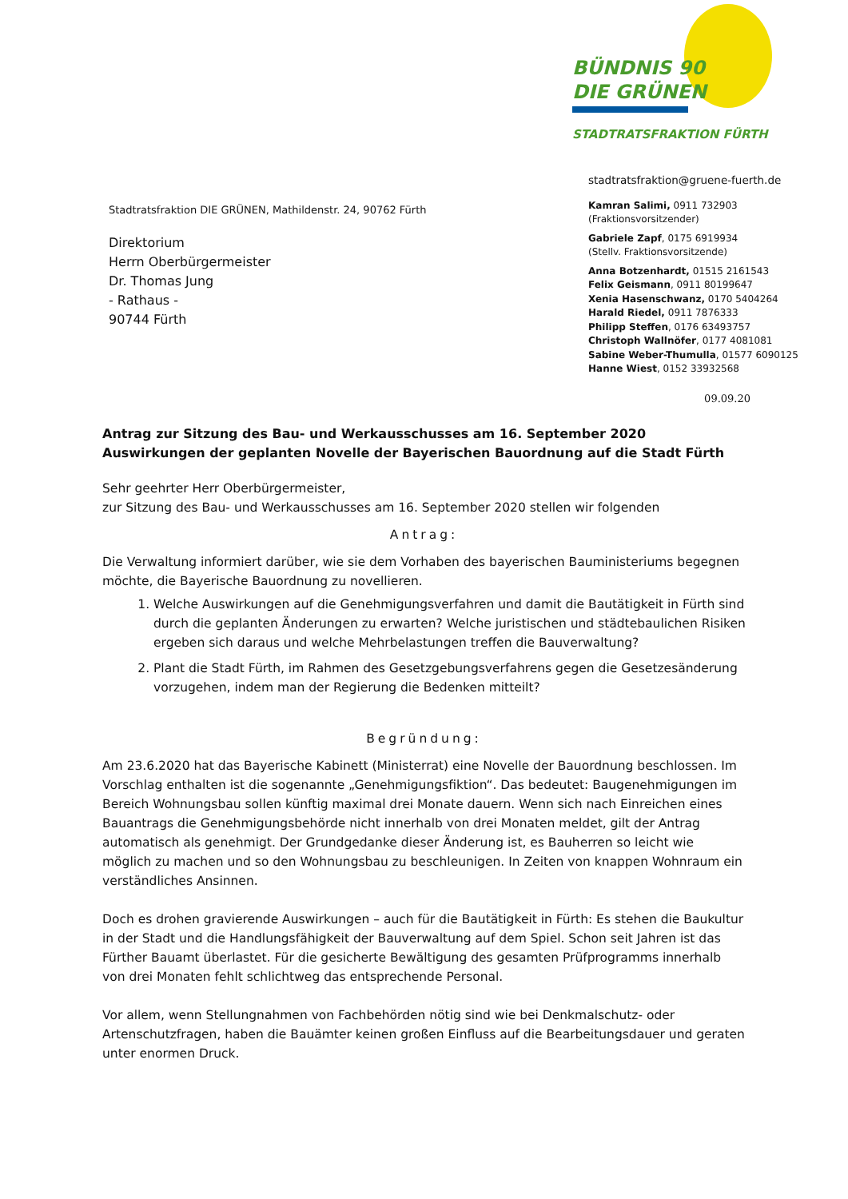BÜNDNIS 90
DIE GRÜNEN
STADTRATSFRAKTION FÜRTH
Stadtratsfraktion DIE GRÜNEN, Mathildenstr. 24, 90762 Fürth
Direktorium
Herrn Oberbürgermeister
Dr. Thomas Jung
- Rathaus -
90744 Fürth
stadtratsfraktion@gruene-fuerth.de
Kamran Salimi, 0911 732903
(Fraktionsvorsitzender)
Gabriele Zapf, 0175 6919934
(Stellv. Fraktionsvorsitzende)
Anna Botzenhardt, 01515 2161543
Felix Geismann, 0911 80199647
Xenia Hasenschwanz, 0170 5404264
Harald Riedel, 0911 7876333
Philipp Steffen, 0176 63493757
Christoph Wallnöfer, 0177 4081081
Sabine Weber-Thumulla, 01577 6090125
Hanne Wiest, 0152 33932568
09.09.20
Antrag zur Sitzung des Bau- und Werkausschusses am 16. September 2020
Auswirkungen der geplanten Novelle der Bayerischen Bauordnung auf die Stadt Fürth
Sehr geehrter Herr Oberbürgermeister,
zur Sitzung des Bau- und Werkausschusses am 16. September 2020 stellen wir folgenden
Antrag:
Die Verwaltung informiert darüber, wie sie dem Vorhaben des bayerischen Bauministeriums begegnen möchte, die Bayerische Bauordnung zu novellieren.
1. Welche Auswirkungen auf die Genehmigungsverfahren und damit die Bautätigkeit in Fürth sind durch die geplanten Änderungen zu erwarten? Welche juristischen und städtebaulichen Risiken ergeben sich daraus und welche Mehrbelastungen treffen die Bauverwaltung?
2. Plant die Stadt Fürth, im Rahmen des Gesetzgebungsverfahrens gegen die Gesetzesänderung vorzugehen, indem man der Regierung die Bedenken mitteilt?
Begründung:
Am 23.6.2020 hat das Bayerische Kabinett (Ministerrat) eine Novelle der Bauordnung beschlossen. Im Vorschlag enthalten ist die sogenannte „Genehmigungsfiktion“. Das bedeutet: Baugenehmigungen im Bereich Wohnungsbau sollen künftig maximal drei Monate dauern. Wenn sich nach Einreichen eines Bauantrags die Genehmigungsbehörde nicht innerhalb von drei Monaten meldet, gilt der Antrag automatisch als genehmigt. Der Grundgedanke dieser Änderung ist, es Bauherren so leicht wie möglich zu machen und so den Wohnungsbau zu beschleunigen. In Zeiten von knappen Wohnraum ein verständliches Ansinnen.
Doch es drohen gravierende Auswirkungen – auch für die Bautätigkeit in Fürth: Es stehen die Baukultur in der Stadt und die Handlungsfähigkeit der Bauverwaltung auf dem Spiel. Schon seit Jahren ist das Fürther Bauamt überlastet. Für die gesicherte Bewältigung des gesamten Prüfprogramms innerhalb von drei Monaten fehlt schlichtweg das entsprechende Personal.
Vor allem, wenn Stellungnahmen von Fachbehörden nötig sind wie bei Denkmalschutz- oder Artenschutzfragen, haben die Bauämter keinen großen Einfluss auf die Bearbeitungsdauer und geraten unter enormen Druck.